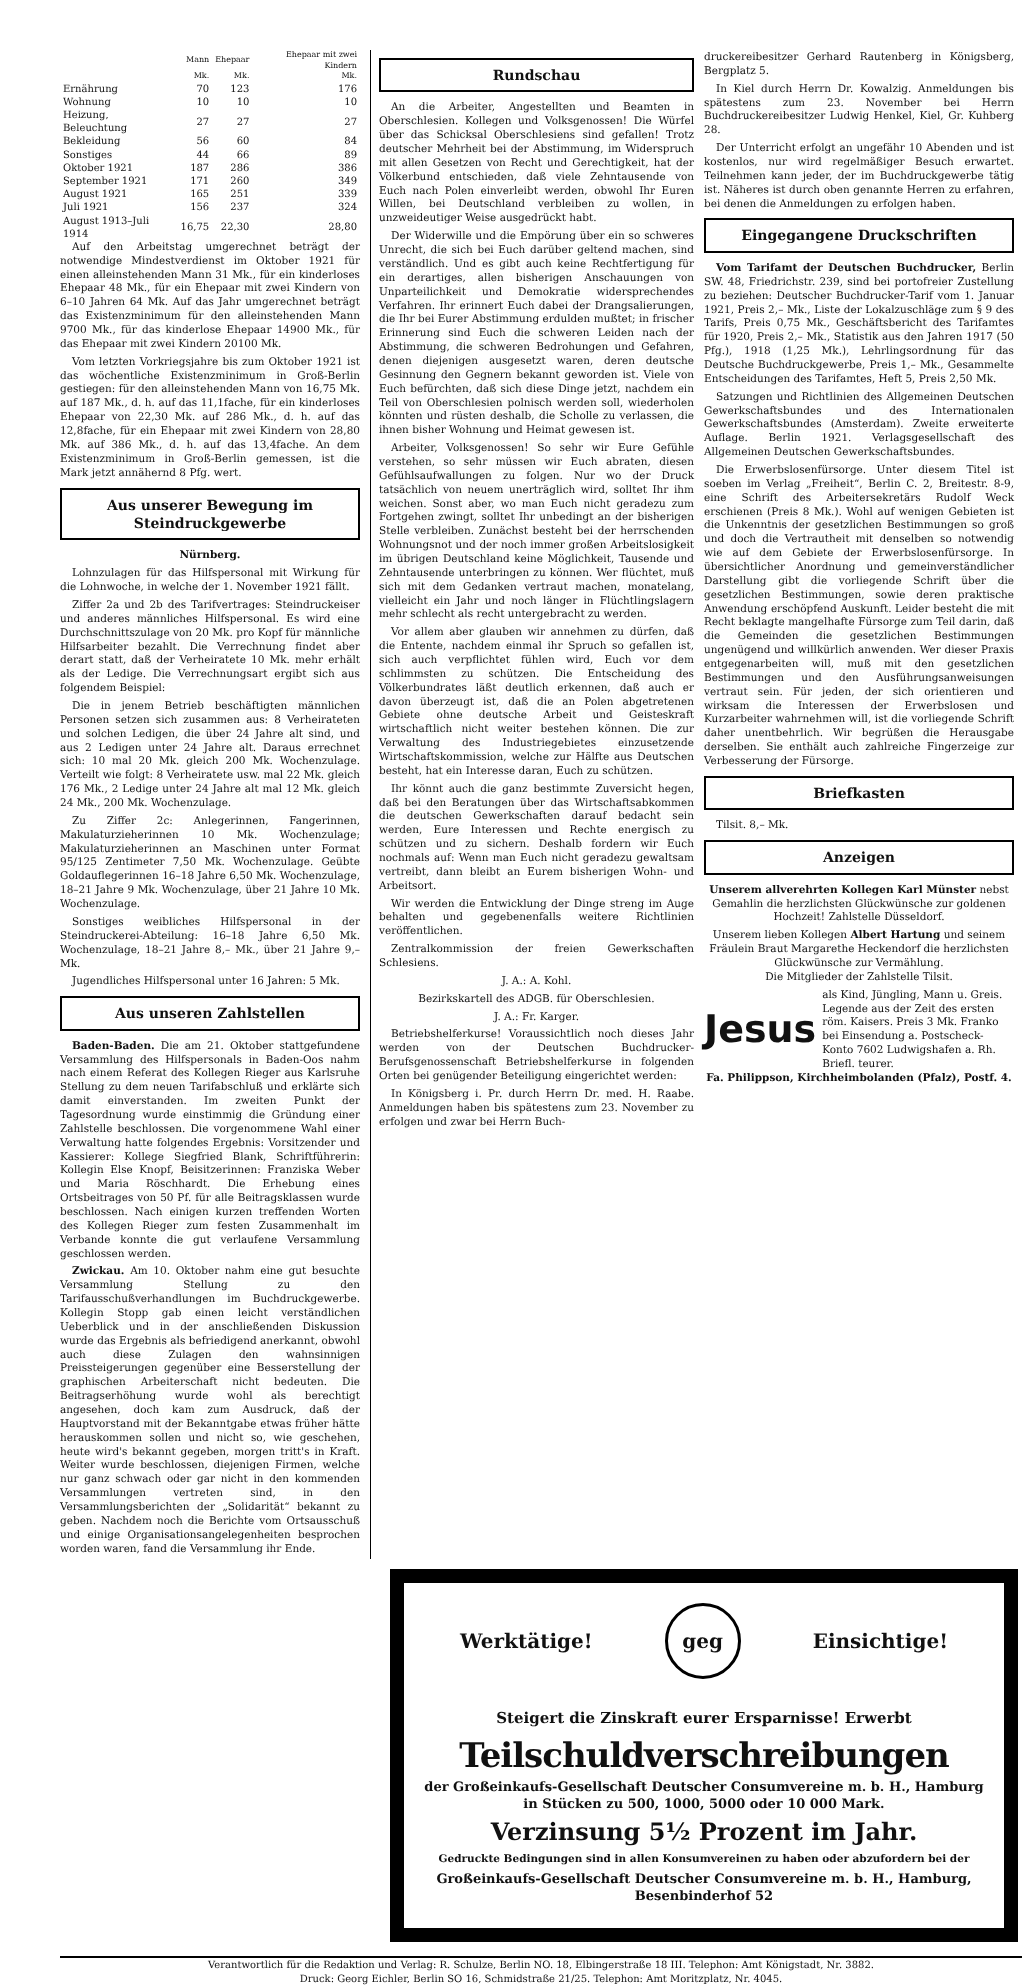| | Mann | Ehepaar | Ehepaar mit zwei Kindern |
| --- | --- | --- | --- |
| | Mk. | Mk. | Mk. |
| Ernährung | 70 | 123 | 176 |
| Wohnung | 10 | 10 | 10 |
| Heizung, Beleuchtung | 27 | 27 | 27 |
| Bekleidung | 56 | 60 | 84 |
| Sonstiges | 44 | 66 | 89 |
| Oktober 1921 | 187 | 286 | 386 |
| September 1921 | 171 | 260 | 349 |
| August 1921 | 165 | 251 | 339 |
| Juli 1921 | 156 | 237 | 324 |
| August 1913–Juli 1914 | 16,75 | 22,30 | 28,80 |
Auf den Arbeitstag umgerechnet beträgt der notwendige Mindestverdienst im Oktober 1921 für einen alleinstehenden Mann 31 Mk., für ein kinderloses Ehepaar 48 Mk., für ein Ehepaar mit zwei Kindern von 6–10 Jahren 64 Mk. Auf das Jahr umgerechnet beträgt das Existenzminimum für den alleinstehenden Mann 9700 Mk., für das kinderlose Ehepaar 14900 Mk., für das Ehepaar mit zwei Kindern 20100 Mk.
Vom letzten Vorkriegsjahre bis zum Oktober 1921 ist das wöchentliche Existenzminimum in Groß-Berlin gestiegen: für den alleinstehenden Mann von 16,75 Mk. auf 187 Mk., d. h. auf das 11,1fache, für ein kinderloses Ehepaar von 22,30 Mk. auf 286 Mk., d. h. auf das 12,8fache, für ein Ehepaar mit zwei Kindern von 28,80 Mk. auf 386 Mk., d. h. auf das 13,4fache. An dem Existenzminimum in Groß-Berlin gemessen, ist die Mark jetzt annähernd 8 Pfg. wert.
Aus unserer Bewegung im Steindruckgewerbe
Nürnberg.
Lohnzulagen für das Hilfspersonal mit Wirkung für die Lohnwoche, in welche der 1. November 1921 fällt.
Ziffer 2a und 2b des Tarifvertrages: Steindruckeiser und anderes männliches Hilfspersonal. Es wird eine Durchschnittszulage von 20 Mk. pro Kopf für männliche Hilfsarbeiter bezahlt. Die Verrechnung findet aber derart statt, daß der Verheiratete 10 Mk. mehr erhält als der Ledige. Die Verrechnungsart ergibt sich aus folgendem Beispiel:
Die in jenem Betrieb beschäftigten männlichen Personen setzen sich zusammen aus: 8 Verheirateten und solchen Ledigen, die über 24 Jahre alt sind, und aus 2 Ledigen unter 24 Jahre alt. Daraus errechnet sich: 10 mal 20 Mk. gleich 200 Mk. Wochenzulage. Verteilt wie folgt: 8 Verheiratete usw. mal 22 Mk. gleich 176 Mk., 2 Ledige unter 24 Jahre alt mal 12 Mk. gleich 24 Mk., 200 Mk. Wochenzulage.
Zu Ziffer 2c: Anlegerinnen, Fangerinnen, Makulaturzieherinnen 10 Mk. Wochenzulage; Makulaturzieherinnen an Maschinen unter Format 95/125 Zentimeter 7,50 Mk. Wochenzulage. Geübte Goldauflegerinnen 16–18 Jahre 6,50 Mk. Wochenzulage, 18–21 Jahre 9 Mk. Wochenzulage, über 21 Jahre 10 Mk. Wochenzulage.
Sonstiges weibliches Hilfspersonal in der Steindruckerei-Abteilung: 16–18 Jahre 6,50 Mk. Wochenzulage, 18–21 Jahre 8,– Mk., über 21 Jahre 9,– Mk.
Jugendliches Hilfspersonal unter 16 Jahren: 5 Mk.
Aus unseren Zahlstellen
Baden-Baden. Die am 21. Oktober stattgefundene Versammlung des Hilfspersonals in Baden-Oos nahm nach einem Referat des Kollegen Rieger aus Karlsruhe Stellung zu dem neuen Tarifabschluß und erklärte sich damit einverstanden. Im zweiten Punkt der Tagesordnung wurde einstimmig die Gründung einer Zahlstelle beschlossen. Die vorgenommene Wahl einer Verwaltung hatte folgendes Ergebnis: Vorsitzender und Kassierer: Kollege Siegfried Blank, Schriftführerin: Kollegin Else Knopf, Beisitzerinnen: Franziska Weber und Maria Röschhardt. Die Erhebung eines Ortsbeitrages von 50 Pf. für alle Beitragsklassen wurde beschlossen. Nach einigen kurzen treffenden Worten des Kollegen Rieger zum festen Zusammenhalt im Verbande konnte die gut verlaufene Versammlung geschlossen werden.
Zwickau. Am 10. Oktober nahm eine gut besuchte Versammlung Stellung zu den Tarifausschußverhandlungen im Buchdruckgewerbe. Kollegin Stopp gab einen leicht verständlichen Ueberblick und in der anschließenden Diskussion wurde das Ergebnis als befriedigend anerkannt, obwohl auch diese Zulagen den wahnsinnigen Preissteigerungen gegenüber eine Besserstellung der graphischen Arbeiterschaft nicht bedeuten. Die Beitragserhöhung wurde wohl als berechtigt angesehen, doch kam zum Ausdruck, daß der Hauptvorstand mit der Bekanntgabe etwas früher hätte herauskommen sollen und nicht so, wie geschehen, heute wird's bekannt gegeben, morgen tritt's in Kraft. Weiter wurde beschlossen, diejenigen Firmen, welche nur ganz schwach oder gar nicht in den kommenden Versammlungen vertreten sind, in den Versammlungsberichten der „Solidarität“ bekannt zu geben. Nachdem noch die Berichte vom Ortsausschuß und einige Organisationsangelegenheiten besprochen worden waren, fand die Versammlung ihr Ende.
Rundschau
An die Arbeiter, Angestellten und Beamten in Oberschlesien. Kollegen und Volksgenossen! Die Würfel über das Schicksal Oberschlesiens sind gefallen! Trotz deutscher Mehrheit bei der Abstimmung, im Widerspruch mit allen Gesetzen von Recht und Gerechtigkeit, hat der Völkerbund entschieden, daß viele Zehntausende von Euch nach Polen einverleibt werden, obwohl Ihr Euren Willen, bei Deutschland verbleiben zu wollen, in unzweideutiger Weise ausgedrückt habt.
Der Widerwille und die Empörung über ein so schweres Unrecht, die sich bei Euch darüber geltend machen, sind verständlich. Und es gibt auch keine Rechtfertigung für ein derartiges, allen bisherigen Anschauungen von Unparteilichkeit und Demokratie widersprechendes Verfahren. Ihr erinnert Euch dabei der Drangsalierungen, die Ihr bei Eurer Abstimmung erdulden mußtet; in frischer Erinnerung sind Euch die schweren Leiden nach der Abstimmung, die schweren Bedrohungen und Gefahren, denen diejenigen ausgesetzt waren, deren deutsche Gesinnung den Gegnern bekannt geworden ist. Viele von Euch befürchten, daß sich diese Dinge jetzt, nachdem ein Teil von Oberschlesien polnisch werden soll, wiederholen könnten und rüsten deshalb, die Scholle zu verlassen, die ihnen bisher Wohnung und Heimat gewesen ist.
Arbeiter, Volksgenossen! So sehr wir Eure Gefühle verstehen, so sehr müssen wir Euch abraten, diesen Gefühlsaufwallungen zu folgen. Nur wo der Druck tatsächlich von neuem unerträglich wird, solltet Ihr ihm weichen. Sonst aber, wo man Euch nicht geradezu zum Fortgehen zwingt, solltet Ihr unbedingt an der bisherigen Stelle verbleiben. Zunächst besteht bei der herrschenden Wohnungsnot und der noch immer großen Arbeitslosigkeit im übrigen Deutschland keine Möglichkeit, Tausende und Zehntausende unterbringen zu können. Wer flüchtet, muß sich mit dem Gedanken vertraut machen, monatelang, vielleicht ein Jahr und noch länger in Flüchtlingslagern mehr schlecht als recht untergebracht zu werden.
Vor allem aber glauben wir annehmen zu dürfen, daß die Entente, nachdem einmal ihr Spruch so gefallen ist, sich auch verpflichtet fühlen wird, Euch vor dem schlimmsten zu schützen. Die Entscheidung des Völkerbundrates läßt deutlich erkennen, daß auch er davon überzeugt ist, daß die an Polen abgetretenen Gebiete ohne deutsche Arbeit und Geisteskraft wirtschaftlich nicht weiter bestehen können. Die zur Verwaltung des Industriegebietes einzusetzende Wirtschaftskommission, welche zur Hälfte aus Deutschen besteht, hat ein Interesse daran, Euch zu schützen.
Ihr könnt auch die ganz bestimmte Zuversicht hegen, daß bei den Beratungen über das Wirtschaftsabkommen die deutschen Gewerkschaften darauf bedacht sein werden, Eure Interessen und Rechte energisch zu schützen und zu sichern. Deshalb fordern wir Euch nochmals auf: Wenn man Euch nicht geradezu gewaltsam vertreibt, dann bleibt an Eurem bisherigen Wohn- und Arbeitsort.
Wir werden die Entwicklung der Dinge streng im Auge behalten und gegebenenfalls weitere Richtlinien veröffentlichen.
Zentralkommission der freien Gewerkschaften Schlesiens.
J. A.: A. Kohl.
Bezirkskartell des ADGB. für Oberschlesien.
J. A.: Fr. Karger.
Betriebshelferkurse! Voraussichtlich noch dieses Jahr werden von der Deutschen Buchdrucker-Berufsgenossenschaft Betriebshelferkurse in folgenden Orten bei genügender Beteiligung eingerichtet werden:
In Königsberg i. Pr. durch Herrn Dr. med. H. Raabe. Anmeldungen haben bis spätestens zum 23. November zu erfolgen und zwar bei Herrn Buch-
druckereibesitzer Gerhard Rautenberg in Königsberg, Bergplatz 5.
In Kiel durch Herrn Dr. Kowalzig. Anmeldungen bis spätestens zum 23. November bei Herrn Buchdruckereibesitzer Ludwig Henkel, Kiel, Gr. Kuhberg 28.
Der Unterricht erfolgt an ungefähr 10 Abenden und ist kostenlos, nur wird regelmäßiger Besuch erwartet. Teilnehmen kann jeder, der im Buchdruckgewerbe tätig ist. Näheres ist durch oben genannte Herren zu erfahren, bei denen die Anmeldungen zu erfolgen haben.
Eingegangene Druckschriften
Vom Tarifamt der Deutschen Buchdrucker, Berlin SW. 48, Friedrichstr. 239, sind bei portofreier Zustellung zu beziehen: Deutscher Buchdrucker-Tarif vom 1. Januar 1921, Preis 2,– Mk., Liste der Lokalzuschläge zum § 9 des Tarifs, Preis 0,75 Mk., Geschäftsbericht des Tarifamtes für 1920, Preis 2,– Mk., Statistik aus den Jahren 1917 (50 Pfg.), 1918 (1,25 Mk.), Lehrlingsordnung für das Deutsche Buchdruckgewerbe, Preis 1,– Mk., Gesammelte Entscheidungen des Tarifamtes, Heft 5, Preis 2,50 Mk.
Satzungen und Richtlinien des Allgemeinen Deutschen Gewerkschaftsbundes und des Internationalen Gewerkschaftsbundes (Amsterdam). Zweite erweiterte Auflage. Berlin 1921. Verlagsgesellschaft des Allgemeinen Deutschen Gewerkschaftsbundes.
Die Erwerbslosenfürsorge. Unter diesem Titel ist soeben im Verlag „Freiheit“, Berlin C. 2, Breitestr. 8-9, eine Schrift des Arbeitersekretärs Rudolf Weck erschienen (Preis 8 Mk.). Wohl auf wenigen Gebieten ist die Unkenntnis der gesetzlichen Bestimmungen so groß und doch die Vertrautheit mit denselben so notwendig wie auf dem Gebiete der Erwerbslosenfürsorge. In übersichtlicher Anordnung und gemeinverständlicher Darstellung gibt die vorliegende Schrift über die gesetzlichen Bestimmungen, sowie deren praktische Anwendung erschöpfend Auskunft. Leider besteht die mit Recht beklagte mangelhafte Fürsorge zum Teil darin, daß die Gemeinden die gesetzlichen Bestimmungen ungenügend und willkürlich anwenden. Wer dieser Praxis entgegenarbeiten will, muß mit den gesetzlichen Bestimmungen und den Ausführungsanweisungen vertraut sein. Für jeden, der sich orientieren und wirksam die Interessen der Erwerbslosen und Kurzarbeiter wahrnehmen will, ist die vorliegende Schrift daher unentbehrlich. Wir begrüßen die Herausgabe derselben. Sie enthält auch zahlreiche Fingerzeige zur Verbesserung der Fürsorge.
Briefkasten
Tilsit. 8,– Mk.
Anzeigen
Unserem allverehrten Kollegen Karl Münster nebst Gemahlin die herzlichsten Glückwünsche zur goldenen Hochzeit! Zahlstelle Düsseldorf.
Unserem lieben Kollegen Albert Hartung und seinem Fräulein Braut Margarethe Heckendorf die herzlichsten Glückwünsche zur Vermählung.
Die Mitglieder der Zahlstelle Tilsit.
Jesus
als Kind, Jüngling, Mann u. Greis. Legende aus der Zeit des ersten röm. Kaisers. Preis 3 Mk. Franko bei Einsendung a. Postscheck-Konto 7602 Ludwigshafen a. Rh. Briefl. teurer.
Fa. Philippson, Kirchheimbolanden (Pfalz), Postf. 4.
Werktätige! geg Einsichtige!
Steigert die Zinskraft eurer Ersparnisse! Erwerbt
Teilschuldverschreibungen
der Großeinkaufs-Gesellschaft Deutscher Consumvereine m. b. H., Hamburg
in Stücken zu 500, 1000, 5000 oder 10 000 Mark.
Verzinsung 5½ Prozent im Jahr.
Gedruckte Bedingungen sind in allen Konsumvereinen zu haben oder abzufordern bei der
Großeinkaufs-Gesellschaft Deutscher Consumvereine m. b. H., Hamburg, Besenbinderhof 52
Verantwortlich für die Redaktion und Verlag: R. Schulze, Berlin NO. 18, Elbingerstraße 18 III. Telephon: Amt Königstadt, Nr. 3882.
Druck: Georg Eichler, Berlin SO 16, Schmidstraße 21/25. Telephon: Amt Moritzplatz, Nr. 4045.